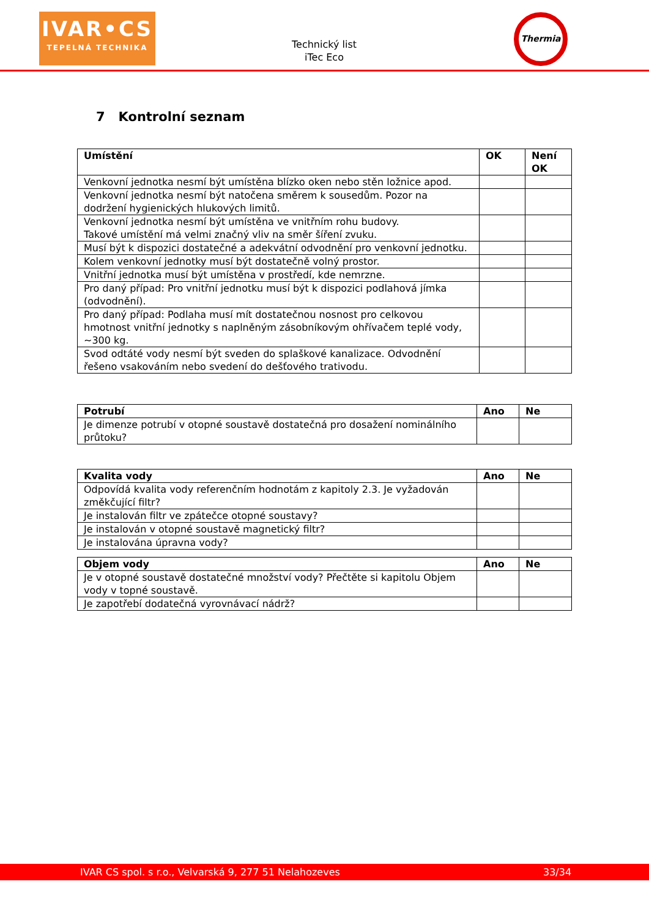IVAR•CS
TEPELNÁ TECHNIKA
Technický list
iTec Eco
Thermia
7 Kontrolní seznam
| Umístění | OK | Není OK |
| --- | --- | --- |
| Venkovní jednotka nesmí být umístěna blízko oken nebo stěn ložnice apod. | | |
| Venkovní jednotka nesmí být natočena směrem k sousedům. Pozor na dodržení hygienických hlukových limitů. | | |
| Venkovní jednotka nesmí být umístěna ve vnitřním rohu budovy. Takové umístění má velmi značný vliv na směr šíření zvuku. | | |
| Musí být k dispozici dostatečné a adekvátní odvodnění pro venkovní jednotku. | | |
| Kolem venkovní jednotky musí být dostatečně volný prostor. | | |
| Vnitřní jednotka musí být umístěna v prostředí, kde nemrzne. | | |
| Pro daný případ: Pro vnitřní jednotku musí být k dispozici podlahová jímka (odvodnění). | | |
| Pro daný případ: Podlaha musí mít dostatečnou nosnost pro celkovou hmotnost vnitřní jednotky s naplněným zásobníkovým ohřívačem teplé vody, ~300 kg. | | |
| Svod odtáté vody nesmí být sveden do splaškové kanalizace. Odvodnění řešeno vsakováním nebo svedení do dešťového trativodu. | | |
| Potrubí | Ano | Ne |
| --- | --- | --- |
| Je dimenze potrubí v otopné soustavě dostatečná pro dosažení nominálního průtoku? | | |
| Kvalita vody | Ano | Ne |
| --- | --- | --- |
| Odpovídá kvalita vody referenčním hodnotám z kapitoly 2.3. Je vyžadován změkčující filtr? | | |
| Je instalován filtr ve zpátečce otopné soustavy? | | |
| Je instalován v otopné soustavě magnetický filtr? | | |
| Je instalována úpravna vody? | | |
| Objem vody | Ano | Ne |
| --- | --- | --- |
| Je v otopné soustavě dostatečné množství vody? Přečtěte si kapitolu Objem vody v topné soustavě. | | |
| Je zapotřebí dodatečná vyrovnávací nádrž? | | |
IVAR CS spol. s r.o., Velvarská 9, 277 51 Nelahozeves 33/34